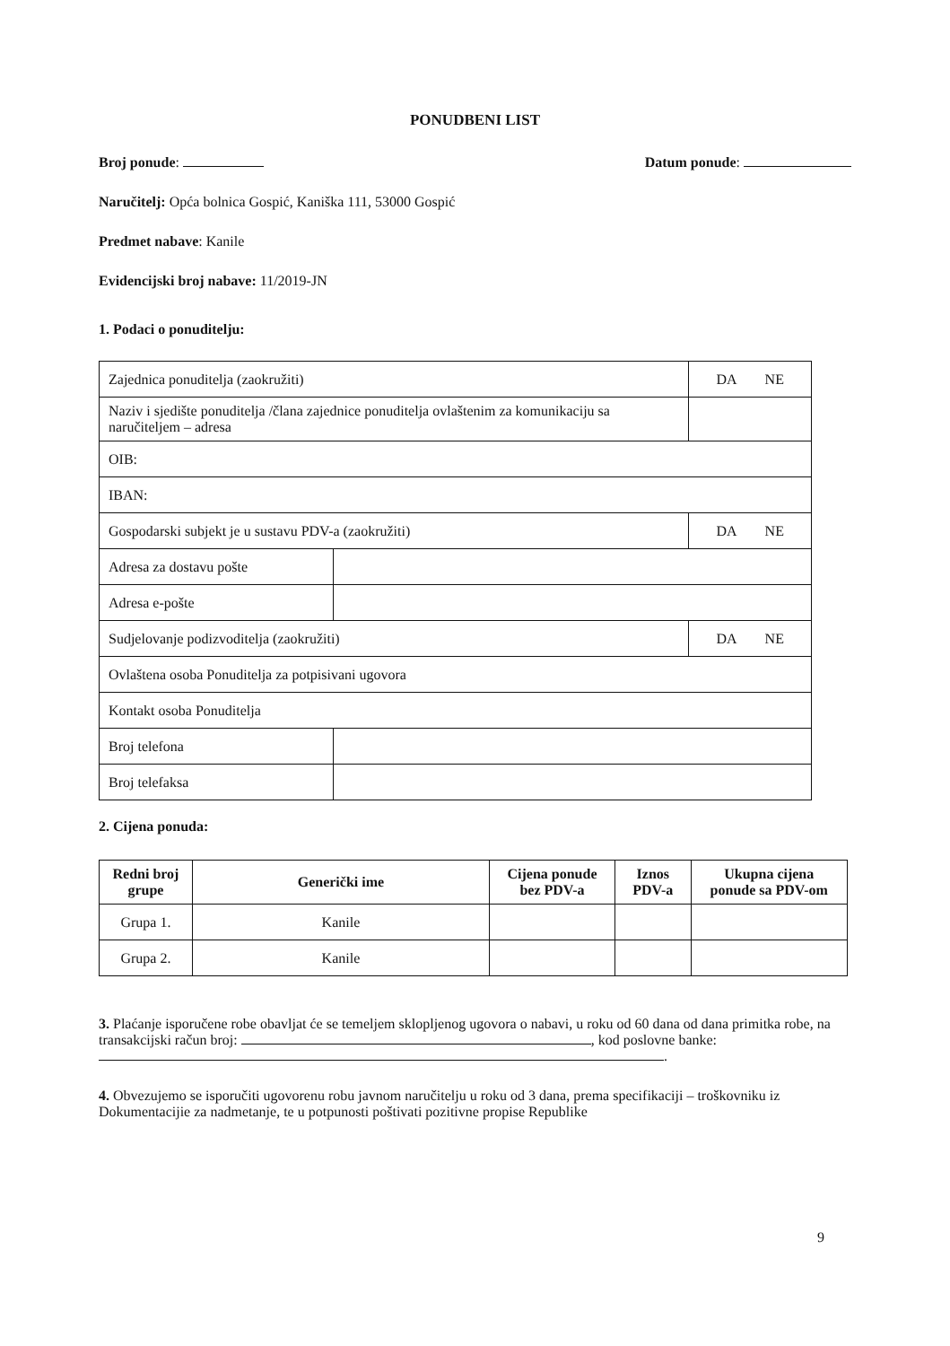PONUDBENI LIST
Broj ponude: Datum ponude:
Naručitelj: Opća bolnica Gospić, Kaniška 111, 53000 Gospić
Predmet nabave: Kanile
Evidencijski broj nabave: 11/2019-JN
1. Podaci o ponuditelju:
| Zajednica ponuditelja (zaokružiti) | | DA NE |
| Naziv i sjedište ponuditelja /člana zajednice ponuditelja ovlaštenim za komunikaciju sa naručiteljem – adresa | | |
| OIB: | | |
| IBAN: | | |
| Gospodarski subjekt je u sustavu PDV-a (zaokružiti) | | DA NE |
| Adresa za dostavu pošte | | |
| Adresa e-pošte | | |
| Sudjelovanje podizvoditelja (zaokružiti) | | DA NE |
| Ovlaštena osoba Ponuditelja za potpisivani ugovora | | |
| Kontakt osoba Ponuditelja | | |
| Broj telefona | | |
| Broj telefaksa | | |
2. Cijena ponuda:
| Redni broj grupe | Generički ime | Cijena ponude bez PDV-a | Iznos PDV-a | Ukupna cijena ponude sa PDV-om |
| --- | --- | --- | --- | --- |
| Grupa 1. | Kanile | | | |
| Grupa 2. | Kanile | | | |
3. Plaćanje isporučene robe obavljat će se temeljem sklopljenog ugovora o nabavi, u roku od 60 dana od dana primitka robe, na transakcijski račun broj: , kod poslovne banke: .
4. Obvezujemo se isporučiti ugovorenu robu javnom naručitelju u roku od 3 dana, prema specifikaciji – troškovniku iz Dokumentacijie za nadmetanje, te u potpunosti poštivati pozitivne propise Republike
9